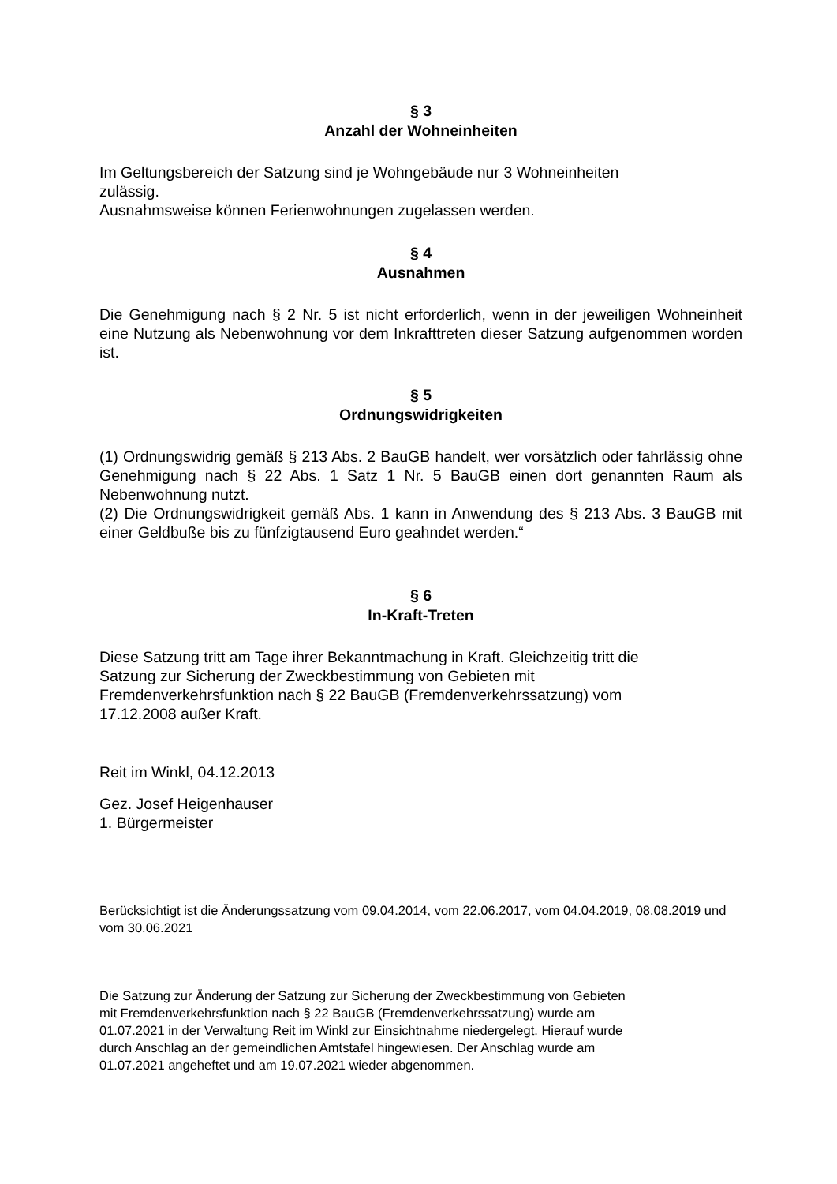§ 3
Anzahl der Wohneinheiten
Im Geltungsbereich der Satzung sind je Wohngebäude nur 3 Wohneinheiten
zulässig.
Ausnahmsweise können Ferienwohnungen zugelassen werden.
§ 4
Ausnahmen
Die Genehmigung nach § 2 Nr. 5 ist nicht erforderlich, wenn in der jeweiligen Wohneinheit eine Nutzung als Nebenwohnung vor dem Inkrafttreten dieser Satzung aufgenommen worden ist.
§ 5
Ordnungswidrigkeiten
(1) Ordnungswidrig gemäß § 213 Abs. 2 BauGB handelt, wer vorsätzlich oder fahrlässig ohne Genehmigung nach § 22 Abs. 1 Satz 1 Nr. 5 BauGB einen dort genannten Raum als Nebenwohnung nutzt.
(2) Die Ordnungswidrigkeit gemäß Abs. 1 kann in Anwendung des § 213 Abs. 3 BauGB mit einer Geldbuße bis zu fünfzigtausend Euro geahndet werden.“
§ 6
In-Kraft-Treten
Diese Satzung tritt am Tage ihrer Bekanntmachung in Kraft. Gleichzeitig tritt die
Satzung zur Sicherung der Zweckbestimmung von Gebieten mit
Fremdenverkehrsfunktion nach § 22 BauGB (Fremdenverkehrssatzung) vom
17.12.2008 außer Kraft.
Reit im Winkl, 04.12.2013
Gez. Josef Heigenhauser
1. Bürgermeister
Berücksichtigt ist die Änderungssatzung vom 09.04.2014, vom 22.06.2017, vom 04.04.2019, 08.08.2019 und vom 30.06.2021
Die Satzung zur Änderung der Satzung zur Sicherung der Zweckbestimmung von Gebieten
mit Fremdenverkehrsfunktion nach § 22 BauGB (Fremdenverkehrssatzung) wurde am
01.07.2021 in der Verwaltung Reit im Winkl zur Einsichtnahme niedergelegt. Hierauf wurde
durch Anschlag an der gemeindlichen Amtstafel hingewiesen. Der Anschlag wurde am
01.07.2021 angeheftet und am 19.07.2021 wieder abgenommen.